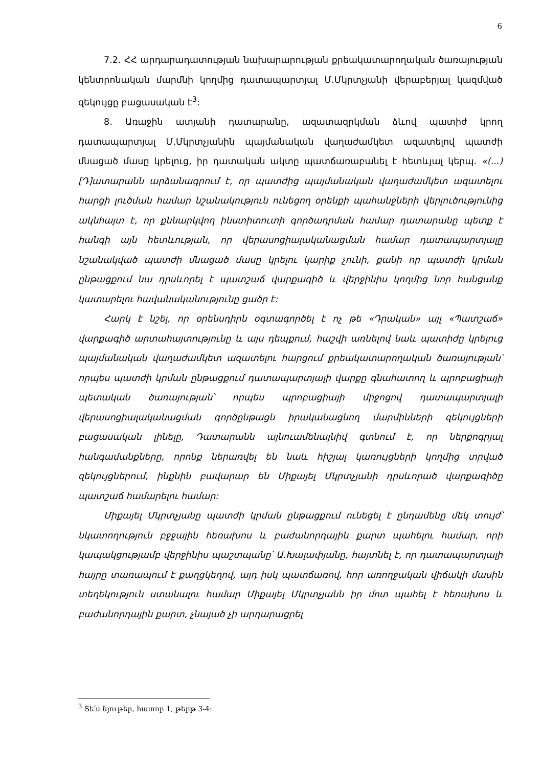6
7.2. ՀՀ արդարադատության նախարարության քրեակատարողական ծառայության կենտրոնական մարմնի կողմից դատապարտյալ Մ.Մկրտչյանի վերաբերյալ կազմված զեկույցը բացասական է<sup>3</sup>:
8. Առաջին ատյանի դատարանը, ազատազրկման ձևով պատիժ կրող դատապարտյալ Մ.Մկրտչյանին պայմանական վաղաժամկետ ազատելով պատժի մնացած մասը կրելուց, իր դատական ակտը պատճառաբանել է հետևյալ կերպ. «(...) [Դ]ատարանն արձանագրում է, որ պատժից պայմանական վաղաժամկետ ազատելու հարցի լուծման համար նշանակություն ունեցող օրենքի պահանջների վերլուծությունից ակնհայտ է, որ քննարկվող ինստիտուտի գործադրման համար դատարանը պետք է հանգի այն հետևության, որ վերասոցիալականացման համար դատապարտյալը նշանակված պատժի մնացած մասը կրելու կարիք չունի, քանի որ պատժի կրման ընթացքում նա դրսևորել է պատշաճ վարքագիծ և վերջինիս կողմից նոր հանցանք կատարելու հավանականությունը ցածր է:
Հարկ է նշել, որ օրենսդիրն օգտագործել է ոչ թե «Դրական» այլ «Պատշաճ» վարքագիծ արտահայտությունը և այս դեպքում, հաշվի առնելով նաև պատիժը կրելուց պայմանական վաղաժամկետ ազատելու հարցում քրեակատարողական ծառայության՝ որպես պատժի կրման ընթացքում դատապարտյալի վարքը գնահատող և պրոբացիայի պետական ծառայության՝ որպես պրոբացիայի միջոցով դատապարտյալի վերասոցիալականացման գործընթացն իրականացնող մարմինների զեկույցների բացասական լինելը, Դատարանն այնուամենայնիվ գտնում է, որ ներքոգրյալ հանգամանքները, որոնք ներառվել են նաև հիշյալ կառույցների կողմից տրված զեկույցներում, ինքնին բավարար են Միքայել Մկրտչյանի դրսևորած վարքագիծը պատշաճ համարելու համար:
Միքայել Մկրտչյանը պատժի կրման ընթացքում ունեցել է ընդամենը մեկ տույժ՝ նկատողություն բջջային հեռախոս և բաժանորդային քարտ պահելու համար, որի կապակցությամբ վերջինիս պաշտպանը՝ Ա.Խալափյանը, հայտնել է, որ դատապարտյալի հայրը տառապում է քաղցկեղով, այդ իսկ պատճառով, հոր առողջական վիճակի մասին տեղեկություն ստանալու համար Միքայել Մկրտչյանն իր մոտ պահել է հեռախոս և բաժանորդային քարտ, չնայած չի արդարացրել
<sup>3</sup> Տե՛ս նյութեր, հատոր 1, թերթ 3-4: